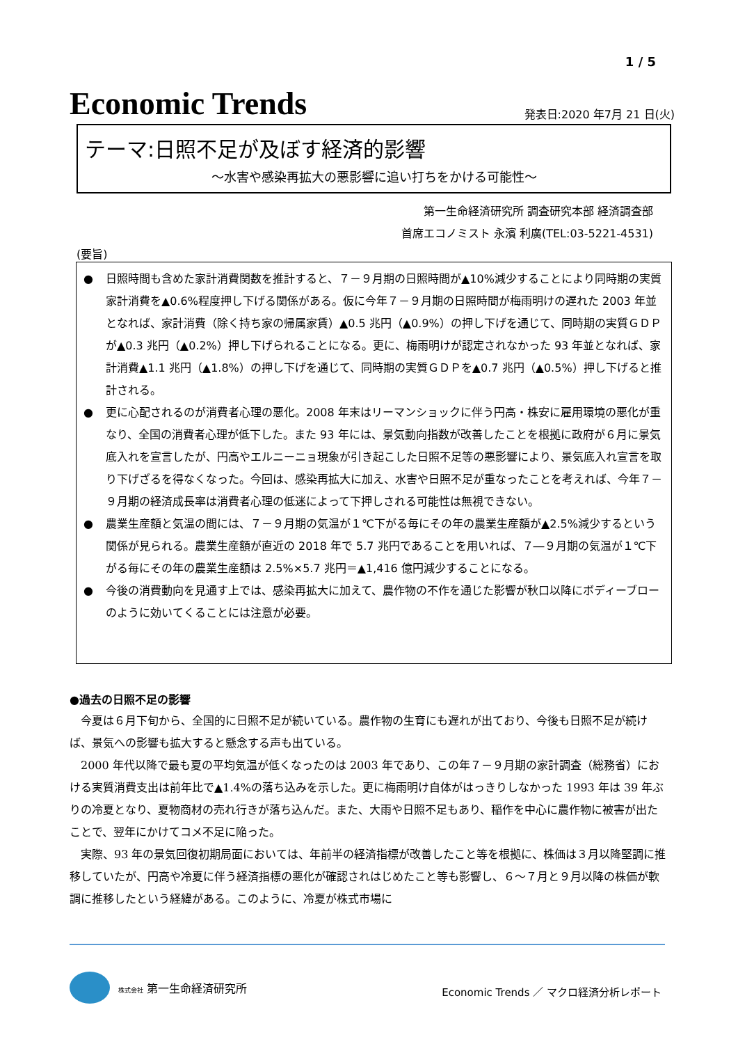1 / 5
Economic Trends
発表日:2020 年7月 21 日(火)
テーマ:日照不足が及ぼす経済的影響
～水害や感染再拡大の悪影響に追い打ちをかける可能性～
第一生命経済研究所 調査研究本部 経済調査部
首席エコノミスト 永濱 利廣(TEL:03-5221-4531)
(要旨)
● 日照時間も含めた家計消費関数を推計すると、７－９月期の日照時間が▲10%減少することにより同時期の実質家計消費を▲0.6%程度押し下げる関係がある。仮に今年７－９月期の日照時間が梅雨明けの遅れた 2003 年並となれば、家計消費（除く持ち家の帰属家賃）▲0.5 兆円（▲0.9%）の押し下げを通じて、同時期の実質ＧＤＰが▲0.3 兆円（▲0.2%）押し下げられることになる。更に、梅雨明けが認定されなかった 93 年並となれば、家計消費▲1.1 兆円（▲1.8%）の押し下げを通じて、同時期の実質ＧＤＰを▲0.7 兆円（▲0.5%）押し下げると推計される。
● 更に心配されるのが消費者心理の悪化。2008 年末はリーマンショックに伴う円高・株安に雇用環境の悪化が重なり、全国の消費者心理が低下した。また 93 年には、景気動向指数が改善したことを根拠に政府が６月に景気底入れを宣言したが、円高やエルニーニョ現象が引き起こした日照不足等の悪影響により、景気底入れ宣言を取り下げざるを得なくなった。今回は、感染再拡大に加え、水害や日照不足が重なったことを考えれば、今年７－９月期の経済成長率は消費者心理の低迷によって下押しされる可能性は無視できない。
● 農業生産額と気温の間には、７－９月期の気温が１℃下がる毎にその年の農業生産額が▲2.5%減少するという関係が見られる。農業生産額が直近の 2018 年で 5.7 兆円であることを用いれば、７―９月期の気温が１℃下がる毎にその年の農業生産額は 2.5%×5.7 兆円＝▲1,416 億円減少することになる。
● 今後の消費動向を見通す上では、感染再拡大に加えて、農作物の不作を通じた影響が秋口以降にボディーブローのように効いてくることには注意が必要。
●過去の日照不足の影響
今夏は６月下旬から、全国的に日照不足が続いている。農作物の生育にも遅れが出ており、今後も日照不足が続けば、景気への影響も拡大すると懸念する声も出ている。
2000 年代以降で最も夏の平均気温が低くなったのは 2003 年であり、この年７－９月期の家計調査（総務省）における実質消費支出は前年比で▲1.4%の落ち込みを示した。更に梅雨明け自体がはっきりしなかった 1993 年は 39 年ぶりの冷夏となり、夏物商材の売れ行きが落ち込んだ。また、大雨や日照不足もあり、稲作を中心に農作物に被害が出たことで、翌年にかけてコメ不足に陥った。
実際、93 年の景気回復初期局面においては、年前半の経済指標が改善したこと等を根拠に、株価は３月以降堅調に推移していたが、円高や冷夏に伴う経済指標の悪化が確認されはじめたこと等も影響し、６～７月と９月以降の株価が軟調に推移したという経緯がある。このように、冷夏が株式市場に
株式会社 第一生命経済研究所
Economic Trends ／ マクロ経済分析レポート